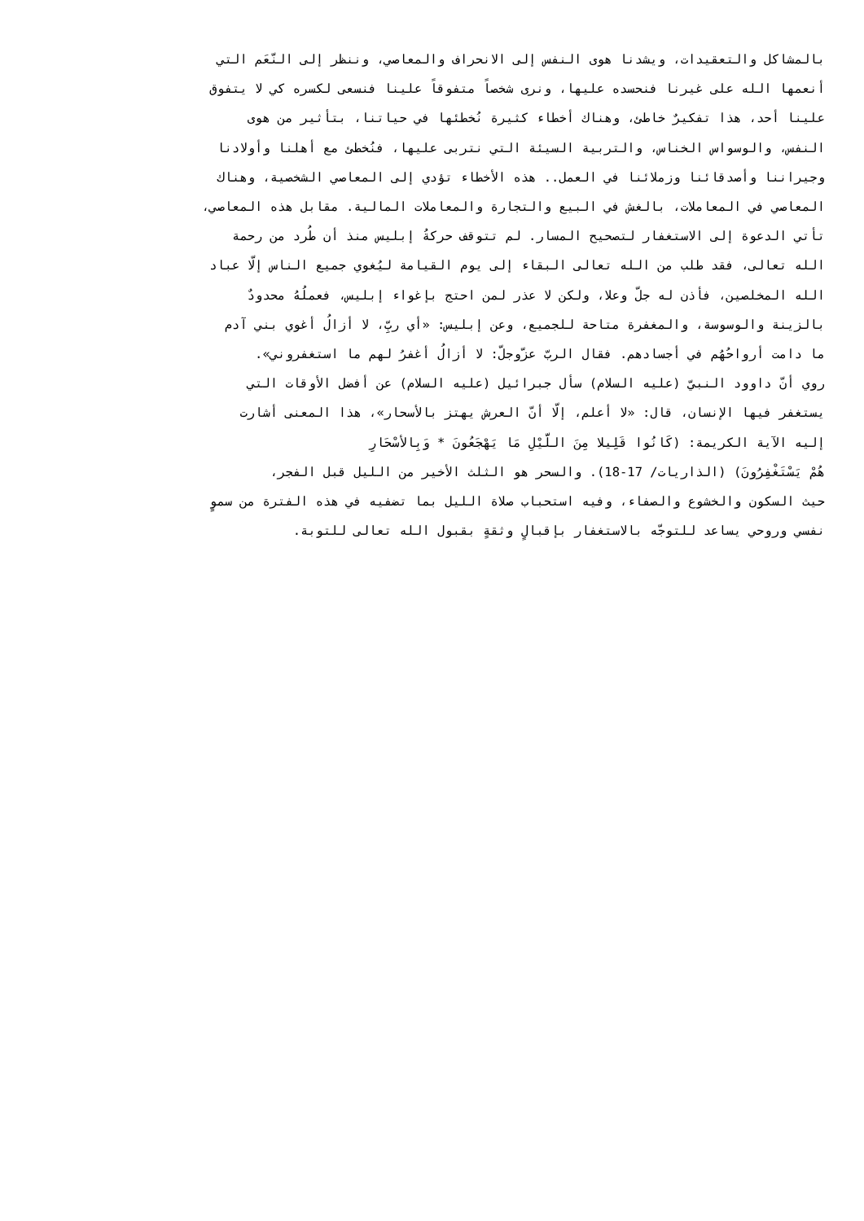بالمشاكل والتعقيدات، ويشدنا هوى النفس إلى الانحراف والمعاصي، وننظر إلى النّعَم التي
أنعمها الله على غيرنا فنحسده عليها، ونرى شخصاً متفوقاً علينا فنسعى لكسره كي لا يتفوق
علينا أحد، هذا تفكيرٌ خاطئ، وهناك أخطاء كثيرة نُخطئها في حياتنا، بتأثير من هوى
النفس، والوسواس الخناس، والتربية السيئة التي نتربى عليها، فنُخطئ مع أهلنا وأولادنا
وجيراننا وأصدقائنا وزملائنا في العمل.. هذه الأخطاء تؤدي إلى المعاصي الشخصية، وهناك
المعاصي في المعاملات، بالغش في البيع والتجارة والمعاملات المالية. مقابل هذه المعاصي،
تأتي الدعوة إلى الاستغفار لتصحيح المسار. لم تتوقف حركةُ إبليس منذ أن طُرد من رحمة
الله تعالى، فقد طلب من الله تعالى البقاء إلى يوم القيامة ليُغوي جميع الناس إلّا عباد
الله المخلصين، فأذن له جلّ وعلا، ولكن لا عذر لمن احتج بإغواء إبليس، فعملُهُ محدودٌ
بالزينة والوسوسة، والمغفرة متاحة للجميع، وعن إبليس: «أي ربِّ، لا أزالُ أغوي بني آدم
ما دامت أرواحُهُم في أجسادهم. فقال الربّ عزّوجلّ: لا أزالُ أغفرُ لهم ما استغفروني».
روي أنّ داوود النبيّ (عليه السلام) سأل جبرائيل (عليه السلام) عن أفضل الأوقات التي
يستغفر فيها الإنسان، قال: «لا أعلم، إلّا أنّ العرش يهتز بالأسحار»، هذا المعنى أشارت
إليه الآية الكريمة: (كَانُوا قَلِيلا مِنَ اللَّيْلِ مَا يَهْجَعُونَ * وَبِالأسْحَارِ
هُمْ يَسْتَغْفِرُونَ) (الذاريات/ 17-18). والسحر هو الثلث الأخير من الليل قبل الفجر،
حيث السكون والخشوع والصفاء، وفيه استحباب صلاة الليل بما تضفيه في هذه الفترة من سموٍ
نفسي وروحي يساعد للتوجّه بالاستغفار بإقبالٍ وثقةٍ بقبول الله تعالى للتوبة.